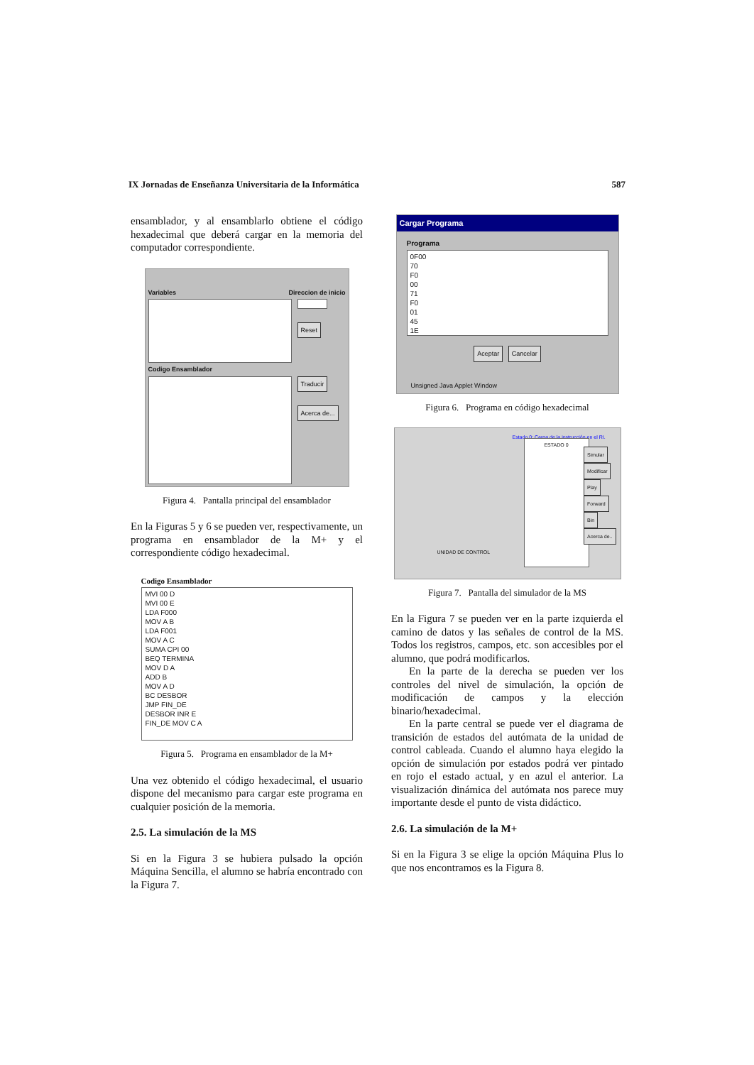IX Jornadas de Enseñanza Universitaria de la Informática 587
ensamblador, y al ensamblarlo obtiene el código hexadecimal que deberá cargar en la memoria del computador correspondiente.
Variables Direccion de inicio
Reset
Codigo Ensamblador
Traducir
Acerca de...
Figura 4. Pantalla principal del ensamblador
En la Figuras 5 y 6 se pueden ver, respectivamente, un programa en ensamblador de la M+ y el correspondiente código hexadecimal.
Codigo Ensamblador
MVI 00 D
MVI 00 E
LDA F000
MOV A B
LDA F001
MOV A C
SUMA CPI 00
BEQ TERMINA
MOV D A
ADD B
MOV A D
BC DESBOR
JMP FIN_DE
DESBOR INR E
FIN_DE MOV C A
Figura 5. Programa en ensamblador de la M+
Una vez obtenido el código hexadecimal, el usuario dispone del mecanismo para cargar este programa en cualquier posición de la memoria.
2.5. La simulación de la MS
Si en la Figura 3 se hubiera pulsado la opción Máquina Sencilla, el alumno se habría encontrado con la Figura 7.
Cargar Programa
Programa
0F00
70
F0
00
71
F0
01
45
1E
Aceptar Cancelar
Unsigned Java Applet Window
Figura 6. Programa en código hexadecimal
Estado 0: Carga de la instrucción en el RI.
ESTADO 0
Simular
Modificar
Play
Forward
Bin
Acerca de..
UNIDAD DE CONTROL
Figura 7. Pantalla del simulador de la MS
En la Figura 7 se pueden ver en la parte izquierda el camino de datos y las señales de control de la MS. Todos los registros, campos, etc. son accesibles por el alumno, que podrá modificarlos.
En la parte de la derecha se pueden ver los controles del nivel de simulación, la opción de modificación de campos y la elección binario/hexadecimal.
En la parte central se puede ver el diagrama de transición de estados del autómata de la unidad de control cableada. Cuando el alumno haya elegido la opción de simulación por estados podrá ver pintado en rojo el estado actual, y en azul el anterior. La visualización dinámica del autómata nos parece muy importante desde el punto de vista didáctico.
2.6. La simulación de la M+
Si en la Figura 3 se elige la opción Máquina Plus lo que nos encontramos es la Figura 8.